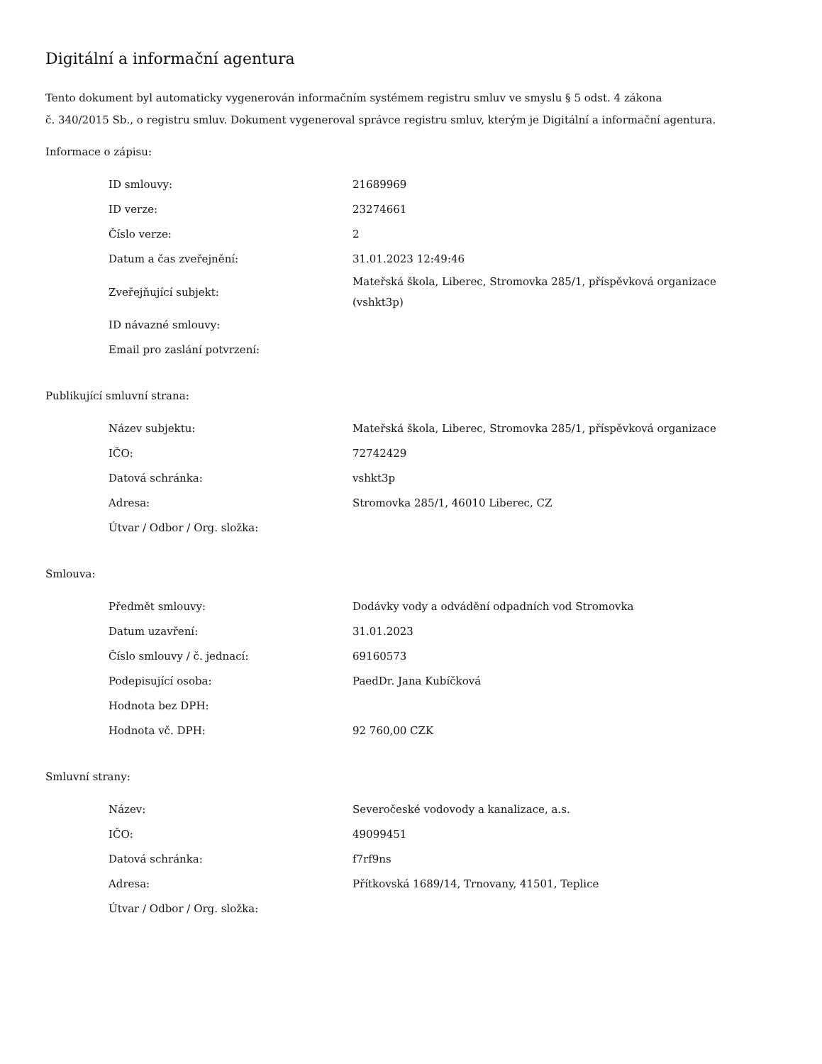Digitální a informační agentura
Tento dokument byl automaticky vygenerován informačním systémem registru smluv ve smyslu § 5 odst. 4 zákona
č. 340/2015 Sb., o registru smluv. Dokument vygeneroval správce registru smluv, kterým je Digitální a informační agentura.
Informace o zápisu:
| ID smlouvy: | 21689969 |
| ID verze: | 23274661 |
| Číslo verze: | 2 |
| Datum a čas zveřejnění: | 31.01.2023 12:49:46 |
| Zveřejňující subjekt: | Mateřská škola, Liberec, Stromovka 285/1, příspěvková organizace (vshkt3p) |
| ID návazné smlouvy: | |
| Email pro zaslání potvrzení: | |
Publikující smluvní strana:
| Název subjektu: | Mateřská škola, Liberec, Stromovka 285/1, příspěvková organizace |
| IČO: | 72742429 |
| Datová schránka: | vshkt3p |
| Adresa: | Stromovka 285/1, 46010 Liberec, CZ |
| Útvar / Odbor / Org. složka: | |
Smlouva:
| Předmět smlouvy: | Dodávky vody a odvádění odpadních vod Stromovka |
| Datum uzavření: | 31.01.2023 |
| Číslo smlouvy / č. jednací: | 69160573 |
| Podepisující osoba: | PaedDr. Jana Kubíčková |
| Hodnota bez DPH: | |
| Hodnota vč. DPH: | 92 760,00 CZK |
Smluvní strany:
| Název: | Severočeské vodovody a kanalizace, a.s. |
| IČO: | 49099451 |
| Datová schránka: | f7rf9ns |
| Adresa: | Přítkovská 1689/14, Trnovany, 41501, Teplice |
| Útvar / Odbor / Org. složka: | |